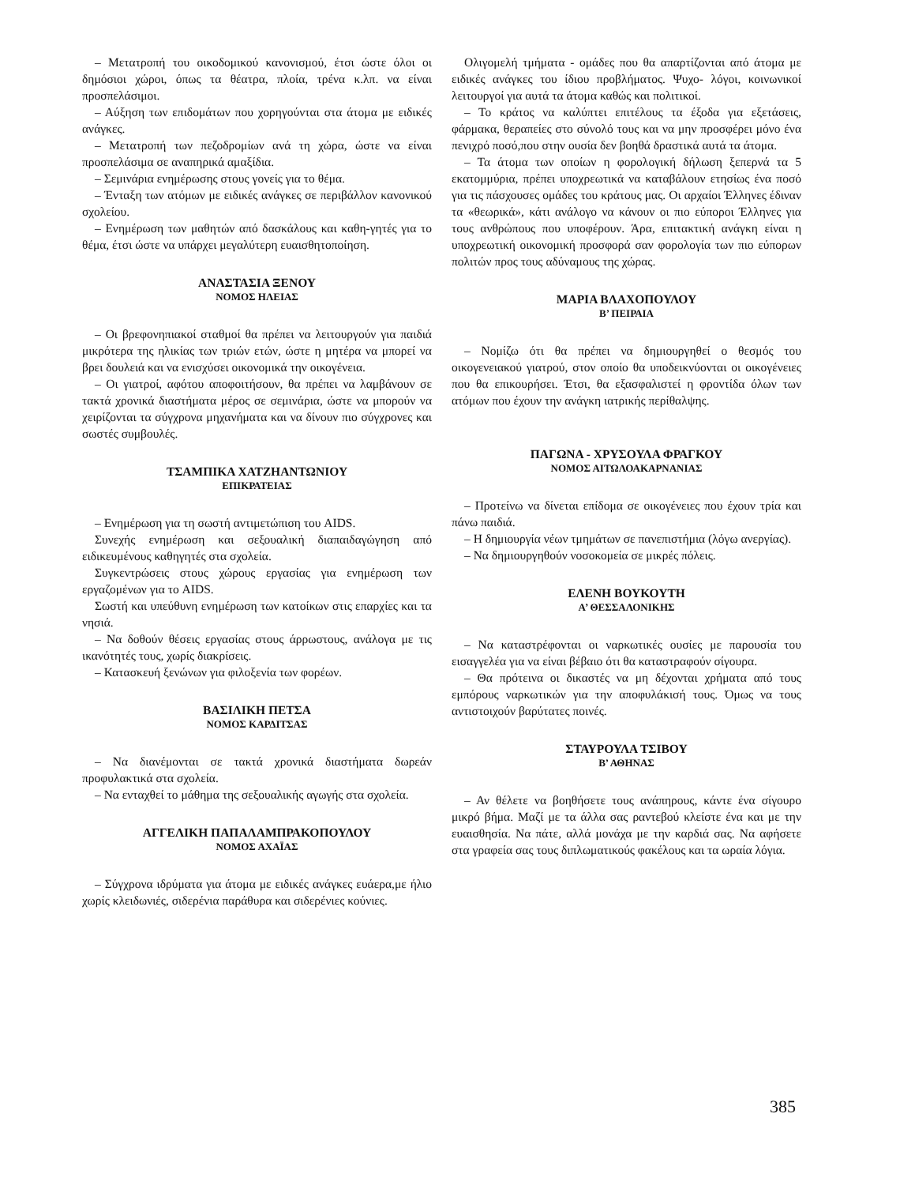– Μετατροπή του οικοδομικού κανονισμού, έτσι ώστε όλοι οι δημόσιοι χώροι, όπως τα θέατρα, πλοία, τρένα κ.λπ. να είναι προσπελάσιμοι.
– Αύξηση των επιδομάτων που χορηγούνται στα άτομα με ειδικές ανάγκες.
– Μετατροπή των πεζοδρομίων ανά τη χώρα, ώστε να είναι προσπελάσιμα σε αναπηρικά αμαξίδια.
– Σεμινάρια ενημέρωσης στους γονείς για το θέμα.
– Ένταξη των ατόμων με ειδικές ανάγκες σε περιβάλλον κανονικού σχολείου.
– Ενημέρωση των μαθητών από δασκάλους και καθη-γητές για το θέμα, έτσι ώστε να υπάρχει μεγαλύτερη ευαισθητοποίηση.
ΑΝΑΣΤΑΣΙΑ ΞΕΝΟΥ
ΝΟΜΟΣ ΗΛΕΙΑΣ
– Οι βρεφονηπιακοί σταθμοί θα πρέπει να λειτουργούν για παιδιά μικρότερα της ηλικίας των τριών ετών, ώστε η μητέρα να μπορεί να βρει δουλειά και να ενισχύσει οικονομικά την οικογένεια.
– Οι γιατροί, αφότου αποφοιτήσουν, θα πρέπει να λαμβάνουν σε τακτά χρονικά διαστήματα μέρος σε σεμινάρια, ώστε να μπορούν να χειρίζονται τα σύγχρονα μηχανήματα και να δίνουν πιο σύγχρονες και σωστές συμβουλές.
ΤΣΑΜΠΙΚΑ ΧΑΤΖΗΑΝΤΩΝΙΟΥ
ΕΠΙΚΡΑΤΕΙΑΣ
– Ενημέρωση για τη σωστή αντιμετώπιση του AIDS.
Συνεχής ενημέρωση και σεξουαλική διαπαιδαγώγηση από ειδικευμένους καθηγητές στα σχολεία.
Συγκεντρώσεις στους χώρους εργασίας για ενημέρωση των εργαζομένων για το AIDS.
Σωστή και υπεύθυνη ενημέρωση των κατοίκων στις επαρχίες και τα νησιά.
– Να δοθούν θέσεις εργασίας στους άρρωστους, ανάλογα με τις ικανότητές τους, χωρίς διακρίσεις.
– Κατασκευή ξενώνων για φιλοξενία των φορέων.
ΒΑΣΙΛΙΚΗ ΠΕΤΣΑ
ΝΟΜΟΣ ΚΑΡΔΙΤΣΑΣ
– Να διανέμονται σε τακτά χρονικά διαστήματα δωρεάν προφυλακτικά στα σχολεία.
– Να ενταχθεί το μάθημα της σεξουαλικής αγωγής στα σχολεία.
ΑΓΓΕΛΙΚΗ ΠΑΠΑΛΑΜΠΡΑΚΟΠΟΥΛΟΥ
ΝΟΜΟΣ ΑΧΑΪΑΣ
– Σύγχρονα ιδρύματα για άτομα με ειδικές ανάγκες ευάερα,με ήλιο χωρίς κλειδωνιές, σιδερένια παράθυρα και σιδερένιες κούνιες.
Ολιγομελή τμήματα - ομάδες που θα απαρτίζονται από άτομα με ειδικές ανάγκες του ίδιου προβλήματος. Ψυχο- λόγοι, κοινωνικοί λειτουργοί για αυτά τα άτομα καθώς και πολιτικοί.
– Το κράτος να καλύπτει επιτέλους τα έξοδα για εξετάσεις, φάρμακα, θεραπείες στο σύνολό τους και να μην προσφέρει μόνο ένα πενιχρό ποσό,που στην ουσία δεν βοηθά δραστικά αυτά τα άτομα.
– Τα άτομα των οποίων η φορολογική δήλωση ξεπερνά τα 5 εκατομμύρια, πρέπει υποχρεωτικά να καταβάλουν ετησίως ένα ποσό για τις πάσχουσες ομάδες του κράτους μας. Οι αρχαίοι Έλληνες έδιναν τα «θεωρικά», κάτι ανάλογο να κάνουν οι πιο εύποροι Έλληνες για τους ανθρώπους που υποφέρουν. Άρα, επιτακτική ανάγκη είναι η υποχρεωτική οικονομική προσφορά σαν φορολογία των πιο εύπορων πολιτών προς τους αδύναμους της χώρας.
ΜΑΡΙΑ ΒΛΑΧΟΠΟΥΛΟΥ
Β’ ΠΕΙΡΑΙΑ
– Νομίζω ότι θα πρέπει να δημιουργηθεί ο θεσμός του οικογενειακού γιατρού, στον οποίο θα υποδεικνύονται οι οικογένειες που θα επικουρήσει. Έτσι, θα εξασφαλιστεί η φροντίδα όλων των ατόμων που έχουν την ανάγκη ιατρικής περίθαλψης.
ΠΑΓΩΝΑ - ΧΡΥΣΟΥΛΑ ΦΡΑΓΚΟΥ
ΝΟΜΟΣ ΑΙΤΩΛΟΑΚΑΡΝΑΝΙΑΣ
– Προτείνω να δίνεται επίδομα σε οικογένειες που έχουν τρία και πάνω παιδιά.
– Η δημιουργία νέων τμημάτων σε πανεπιστήμια (λόγω ανεργίας).
– Να δημιουργηθούν νοσοκομεία σε μικρές πόλεις.
ΕΛΕΝΗ ΒΟΥΚΟΥΤΗ
Α’ ΘΕΣΣΑΛΟΝΙΚΗΣ
– Να καταστρέφονται οι ναρκωτικές ουσίες με παρουσία του εισαγγελέα για να είναι βέβαιο ότι θα καταστραφούν σίγουρα.
– Θα πρότεινα οι δικαστές να μη δέχονται χρήματα από τους εμπόρους ναρκωτικών για την αποφυλάκισή τους. Όμως να τους αντιστοιχούν βαρύτατες ποινές.
ΣΤΑΥΡΟΥΛΑ ΤΣΙΒΟΥ
Β’ ΑΘΗΝΑΣ
– Αν θέλετε να βοηθήσετε τους ανάπηρους, κάντε ένα σίγουρο μικρό βήμα. Μαζί με τα άλλα σας ραντεβού κλείστε ένα και με την ευαισθησία. Να πάτε, αλλά μονάχα με την καρδιά σας. Να αφήσετε στα γραφεία σας τους διπλωματικούς φακέλους και τα ωραία λόγια.
385